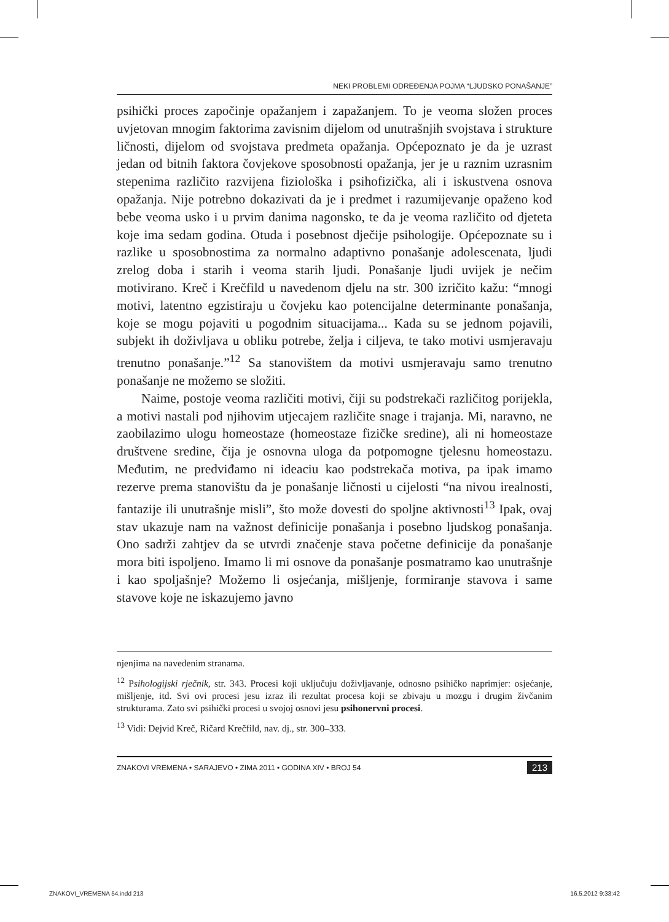NEKI PROBLEMI ODREĐENJA POJMA “LJUDSKO PONAŠANJE”
psihički proces započinje opažanjem i zapažanjem. To je veoma složen proces uvjetovan mnogim faktorima zavisnim dijelom od unutrašnjih svojstava i strukture ličnosti, dijelom od svojstava predmeta opažanja. Općepoznato je da je uzrast jedan od bitnih faktora čovjekove sposobnosti opažanja, jer je u raznim uzrasnim stepenima različito razvijena fiziološka i psihofizička, ali i iskustvena osnova opažanja. Nije potrebno dokazivati da je i predmet i razumijevanje opaženo kod bebe veoma usko i u prvim danima nagonsko, te da je veoma različito od djeteta koje ima sedam godina. Otuda i posebnost dječije psihologije. Općepoznate su i razlike u sposobnostima za normalno adaptivno ponašanje adolescenata, ljudi zrelog doba i starih i veoma starih ljudi. Ponašanje ljudi uvijek je nečim motivirano. Kreč i Krečfild u navedenom djelu na str. 300 izričito kažu: “mnogi motivi, latentno egzistiraju u čovjeku kao potencijalne determinante ponašanja, koje se mogu pojaviti u pogodnim situacijama... Kada su se jednom pojavili, subjekt ih doživljava u obliku potrebe, želja i ciljeva, te tako motivi usmjeravaju trenutno ponašanje.”<sup>12</sup> Sa stanovištem da motivi usmjeravaju samo trenutno ponašanje ne možemo se složiti.
Naime, postoje veoma različiti motivi, čiji su podstrekači različitog porijekla, a motivi nastali pod njihovim utjecajem različite snage i trajanja. Mi, naravno, ne zaobilazimo ulogu homeostaze (homeostaze fizičke sredine), ali ni homeostaze društvene sredine, čija je osnovna uloga da potpomogne tjelesnu homeostazu. Međutim, ne predviđamo ni ideaciu kao podstrekača motiva, pa ipak imamo rezerve prema stanovištu da je ponašanje ličnosti u cijelosti “na nivou irealnosti, fantazije ili unutrašnje misli”, što može dovesti do spoljne aktivnosti<sup>13</sup> Ipak, ovaj stav ukazuje nam na važnost definicije ponašanja i posebno ljudskog ponašanja. Ono sadrži zahtjev da se utvrdi značenje stava početne definicije da ponašanje mora biti ispoljeno. Imamo li mi osnove da ponašanje posmatramo kao unutrašnje i kao spoljašnje? Možemo li osjećanja, mišljenje, formiranje stavova i same stavove koje ne iskazujemo javno
njenjima na navedenim stranama.
<sup>12</sup> Psihologijski rječnik, str. 343. Procesi koji uključuju doživljavanje, odnosno psihičko naprimjer: osjećanje, mišljenje, itd. Svi ovi procesi jesu izraz ili rezultat procesa koji se zbivaju u mozgu i drugim živčanim strukturama. Zato svi psihički procesi u svojoj osnovi jesu psihonervni procesi.
<sup>13</sup> Vidi: Dejvid Kreč, Ričard Krečfild, nav. dj., str. 300–333.
ZNAKOVI VREMENA • SARAJEVO • ZIMA 2011 • GODINA XIV • BROJ 54 213
ZNAKOVI_VREMENA 54.indd 213 16.5.2012 9:33:42